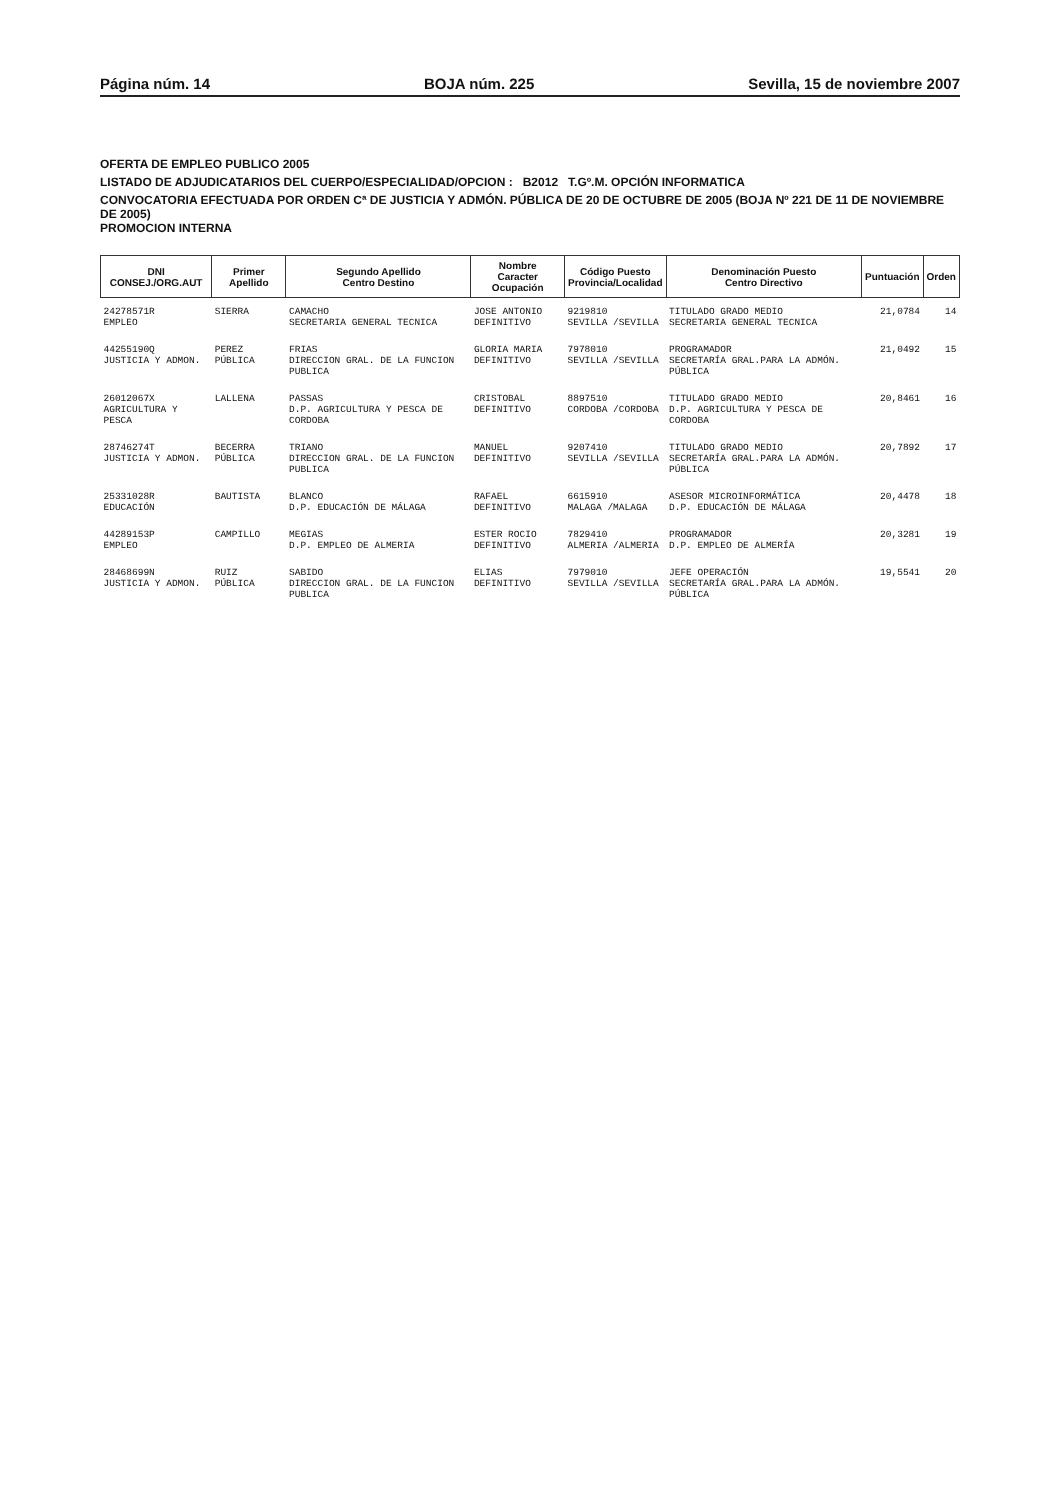Página núm. 14 BOJA núm. 225 Sevilla, 15 de noviembre 2007
OFERTA DE EMPLEO PUBLICO 2005
LISTADO DE ADJUDICATARIOS DEL CUERPO/ESPECIALIDAD/OPCION : B2012 T.Gº.M. OPCIÓN INFORMATICA
CONVOCATORIA EFECTUADA POR ORDEN Cª DE JUSTICIA Y ADMÓN. PÚBLICA DE 20 DE OCTUBRE DE 2005 (BOJA Nº 221 DE 11 DE NOVIEMBRE DE 2005)
PROMOCION INTERNA
| DNI CONSEJ./ORG.AUT | Primer Apellido | Segundo Apellido Centro Destino | Nombre Caracter Ocupación | Código Puesto Provincia/Localidad | Denominación Puesto Centro Directivo | Puntuación | Orden |
| --- | --- | --- | --- | --- | --- | --- | --- |
| 24278571R EMPLEO | SIERRA | CAMACHO SECRETARIA GENERAL TECNICA | JOSE ANTONIO DEFINITIVO | 9219810 SEVILLA /SEVILLA | TITULADO GRADO MEDIO SECRETARIA GENERAL TECNICA | 21,0784 | 14 |
| 44255190Q JUSTICIA Y ADMON. | PEREZ PÚBLICA | FRIAS DIRECCION GRAL. DE LA FUNCION PUBLICA | GLORIA MARIA DEFINITIVO | 7978010 SEVILLA /SEVILLA | PROGRAMADOR SECRETARÍA GRAL.PARA LA ADMÓN. PÚBLICA | 21,0492 | 15 |
| 26012067X AGRICULTURA Y PESCA | LALLENA | PASSAS D.P. AGRICULTURA Y PESCA DE CORDOBA | CRISTOBAL DEFINITIVO | 8897510 CORDOBA /CORDOBA | TITULADO GRADO MEDIO D.P. AGRICULTURA Y PESCA DE CORDOBA | 20,8461 | 16 |
| 28746274T JUSTICIA Y ADMON. | BECERRA PÚBLICA | TRIANO DIRECCION GRAL. DE LA FUNCION PUBLICA | MANUEL DEFINITIVO | 9207410 SEVILLA /SEVILLA | TITULADO GRADO MEDIO SECRETARÍA GRAL.PARA LA ADMÓN. PÚBLICA | 20,7892 | 17 |
| 25331028R EDUCACIÓN | BAUTISTA | BLANCO D.P. EDUCACIÓN DE MÁLAGA | RAFAEL DEFINITIVO | 6615910 MALAGA /MALAGA | ASESOR MICROINFORMÁTICA D.P. EDUCACIÓN DE MÁLAGA | 20,4478 | 18 |
| 44289153P EMPLEO | CAMPILLO | MEGIAS D.P. EMPLEO DE ALMERIA | ESTER ROCIO DEFINITIVO | 7829410 ALMERIA /ALMERIA | PROGRAMADOR D.P. EMPLEO DE ALMERÍA | 20,3281 | 19 |
| 28468699N JUSTICIA Y ADMON. | RUIZ PÚBLICA | SABIDO DIRECCION GRAL. DE LA FUNCION PUBLICA | ELIAS DEFINITIVO | 7979010 SEVILLA /SEVILLA | JEFE OPERACIÓN SECRETARÍA GRAL.PARA LA ADMÓN. PÚBLICA | 19,5541 | 20 |